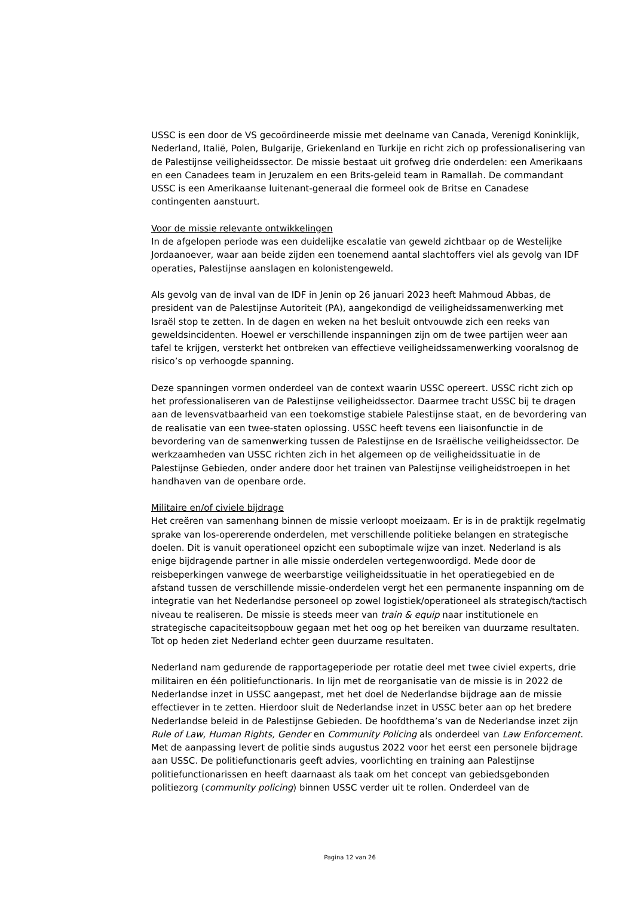USSC is een door de VS gecoördineerde missie met deelname van Canada, Verenigd Koninklijk, Nederland, Italië, Polen, Bulgarije, Griekenland en Turkije en richt zich op professionalisering van de Palestijnse veiligheidssector. De missie bestaat uit grofweg drie onderdelen: een Amerikaans en een Canadees team in Jeruzalem en een Brits-geleid team in Ramallah. De commandant USSC is een Amerikaanse luitenant-generaal die formeel ook de Britse en Canadese contingenten aanstuurt.
Voor de missie relevante ontwikkelingen
In de afgelopen periode was een duidelijke escalatie van geweld zichtbaar op de Westelijke Jordaanoever, waar aan beide zijden een toenemend aantal slachtoffers viel als gevolg van IDF operaties, Palestijnse aanslagen en kolonistengeweld.
Als gevolg van de inval van de IDF in Jenin op 26 januari 2023 heeft Mahmoud Abbas, de president van de Palestijnse Autoriteit (PA), aangekondigd de veiligheidssamenwerking met Israël stop te zetten. In de dagen en weken na het besluit ontvouwde zich een reeks van geweldsincidenten. Hoewel er verschillende inspanningen zijn om de twee partijen weer aan tafel te krijgen, versterkt het ontbreken van effectieve veiligheidssamenwerking vooralsnog de risico’s op verhoogde spanning.
Deze spanningen vormen onderdeel van de context waarin USSC opereert. USSC richt zich op het professionaliseren van de Palestijnse veiligheidssector. Daarmee tracht USSC bij te dragen aan de levensvatbaarheid van een toekomstige stabiele Palestijnse staat, en de bevordering van de realisatie van een twee-staten oplossing. USSC heeft tevens een liaisonfunctie in de bevordering van de samenwerking tussen de Palestijnse en de Israëlische veiligheidssector. De werkzaamheden van USSC richten zich in het algemeen op de veiligheidssituatie in de Palestijnse Gebieden, onder andere door het trainen van Palestijnse veiligheidstroepen in het handhaven van de openbare orde.
Militaire en/of civiele bijdrage
Het creëren van samenhang binnen de missie verloopt moeizaam. Er is in de praktijk regelmatig sprake van los-opererende onderdelen, met verschillende politieke belangen en strategische doelen. Dit is vanuit operationeel opzicht een suboptimale wijze van inzet. Nederland is als enige bijdragende partner in alle missie onderdelen vertegenwoordigd. Mede door de reisbeperkingen vanwege de weerbarstige veiligheidssituatie in het operatiegebied en de afstand tussen de verschillende missie-onderdelen vergt het een permanente inspanning om de integratie van het Nederlandse personeel op zowel logistiek/operationeel als strategisch/tactisch niveau te realiseren. De missie is steeds meer van train & equip naar institutionele en strategische capaciteitsopbouw gegaan met het oog op het bereiken van duurzame resultaten. Tot op heden ziet Nederland echter geen duurzame resultaten.
Nederland nam gedurende de rapportageperiode per rotatie deel met twee civiel experts, drie militairen en één politiefunctionaris. In lijn met de reorganisatie van de missie is in 2022 de Nederlandse inzet in USSC aangepast, met het doel de Nederlandse bijdrage aan de missie effectiever in te zetten. Hierdoor sluit de Nederlandse inzet in USSC beter aan op het bredere Nederlandse beleid in de Palestijnse Gebieden. De hoofdthema’s van de Nederlandse inzet zijn Rule of Law, Human Rights, Gender en Community Policing als onderdeel van Law Enforcement. Met de aanpassing levert de politie sinds augustus 2022 voor het eerst een personele bijdrage aan USSC. De politiefunctionaris geeft advies, voorlichting en training aan Palestijnse politiefunctionarissen en heeft daarnaast als taak om het concept van gebiedsgebonden politiezorg (community policing) binnen USSC verder uit te rollen. Onderdeel van de
Pagina 12 van 26